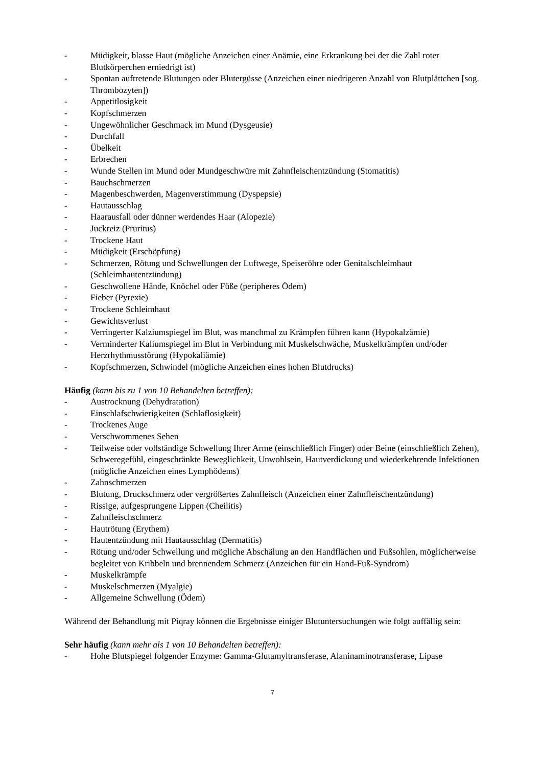- Müdigkeit, blasse Haut (mögliche Anzeichen einer Anämie, eine Erkrankung bei der die Zahl roter Blutkörperchen erniedrigt ist)
- Spontan auftretende Blutungen oder Blutergüsse (Anzeichen einer niedrigeren Anzahl von Blutplättchen [sog. Thrombozyten])
- Appetitlosigkeit
- Kopfschmerzen
- Ungewöhnlicher Geschmack im Mund (Dysgeusie)
- Durchfall
- Übelkeit
- Erbrechen
- Wunde Stellen im Mund oder Mundgeschwüre mit Zahnfleischentzündung (Stomatitis)
- Bauchschmerzen
- Magenbeschwerden, Magenverstimmung (Dyspepsie)
- Hautausschlag
- Haarausfall oder dünner werdendes Haar (Alopezie)
- Juckreiz (Pruritus)
- Trockene Haut
- Müdigkeit (Erschöpfung)
- Schmerzen, Rötung und Schwellungen der Luftwege, Speiseröhre oder Genitalschleimhaut (Schleimhautentzündung)
- Geschwollene Hände, Knöchel oder Füße (peripheres Ödem)
- Fieber (Pyrexie)
- Trockene Schleimhaut
- Gewichtsverlust
- Verringerter Kalziumspiegel im Blut, was manchmal zu Krämpfen führen kann (Hypokalzämie)
- Verminderter Kaliumspiegel im Blut in Verbindung mit Muskelschwäche, Muskelkrämpfen und/oder Herzrhythmusstörung (Hypokaliämie)
- Kopfschmerzen, Schwindel (mögliche Anzeichen eines hohen Blutdrucks)
Häufig (kann bis zu 1 von 10 Behandelten betreffen):
- Austrocknung (Dehydratation)
- Einschlafschwierigkeiten (Schlaflosigkeit)
- Trockenes Auge
- Verschwommenes Sehen
- Teilweise oder vollständige Schwellung Ihrer Arme (einschließlich Finger) oder Beine (einschließlich Zehen), Schweregefühl, eingeschränkte Beweglichkeit, Unwohlsein, Hautverdickung und wiederkehrende Infektionen (mögliche Anzeichen eines Lymphödems)
- Zahnschmerzen
- Blutung, Druckschmerz oder vergrößertes Zahnfleisch (Anzeichen einer Zahnfleischentzündung)
- Rissige, aufgesprungene Lippen (Cheilitis)
- Zahnfleischschmerz
- Hautrötung (Erythem)
- Hautentzündung mit Hautausschlag (Dermatitis)
- Rötung und/oder Schwellung und mögliche Abschälung an den Handflächen und Fußsohlen, möglicherweise begleitet von Kribbeln und brennendem Schmerz (Anzeichen für ein Hand-Fuß-Syndrom)
- Muskelkrämpfe
- Muskelschmerzen (Myalgie)
- Allgemeine Schwellung (Ödem)
Während der Behandlung mit Piqray können die Ergebnisse einiger Blutuntersuchungen wie folgt auffällig sein:
Sehr häufig (kann mehr als 1 von 10 Behandelten betreffen):
- Hohe Blutspiegel folgender Enzyme: Gamma-Glutamyltransferase, Alaninaminotransferase, Lipase
7